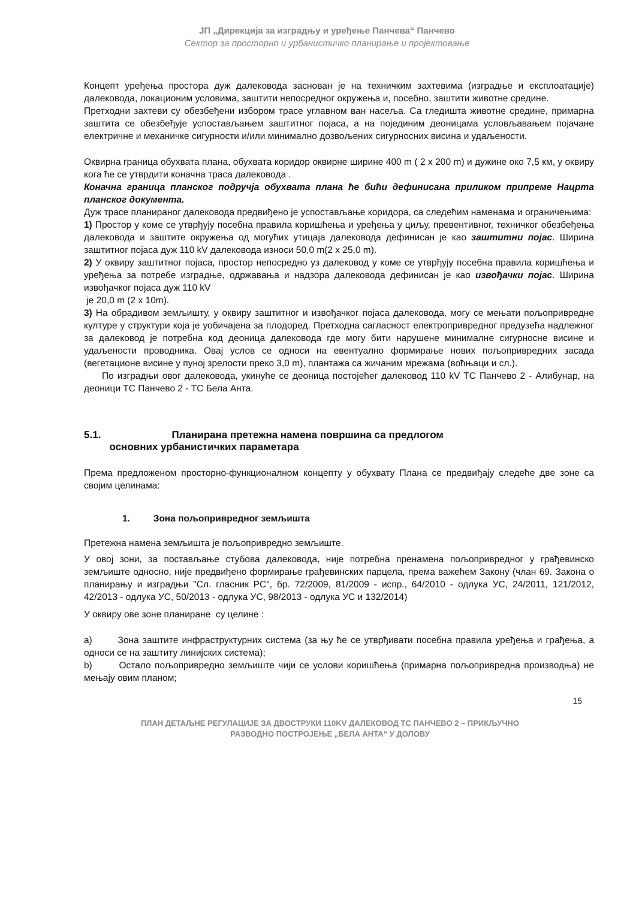ЈП „Дирекција за изградњу и уређење Панчева“ Панчево
Сектор за просторно и урбанистичко планирање и пројектовање
Концепт уређења простора дуж далековода заснован је на техничким захтевима (изградње и експлоатације) далековода, локационим условима, заштити непосредног окружења и, посебно, заштити животне средине.
Претходни захтеви су обезбеђени избором трасе углавном ван насеља. Са гледишта животне средине, примарна заштита се обезбеђује успостављањем заштитног појаса, а на појединим деоницама условљавањем појачане електричне и механичке сигурности и/или минимално дозвољених сигурносних висина и удаљености.
Оквирна граница обухвата плана, обухвата коридор оквирне ширине 400 m ( 2 x 200 m) и дужине око 7,5 км, у оквиру кога ће се утврдити коначна траса далековода .
Коначна граница планског подручја обухвата плана ће бићи дефинисана приликом припреме Нацрта планског документа.
Дуж трасе планираног далековода предвиђено је успостављање коридора, са следећим наменама и ограничењима:
1) Простор у коме се утврђују посебна правила коришћења и уређења у циљу, превентивног, техничког обезбеђења далековода и заштите окружења од могућих утицаја далековода дефинисан је као заштитни појас. Ширина заштитног појаса дуж 110 kV далековода износи 50,0 m(2 x 25,0 m).
2) У оквиру заштитног појаса, простор непосредно уз далековод у коме се утврђују посебна правила коришћења и уређења за потребе изградње, одржавања и надзора далековода дефинисан је као извођачки појас. Ширина извођачког појаса дуж 110 kV
је 20,0 m (2 x 10m).
3) На обрадивом земљишту, у оквиру заштитног и извођачког појаса далековода, могу се мењати пољопривредне културе у структури која је уобичајена за плодоред. Претходна сагласност електропривредног предузећа надлежног за далековод је потребна код деоница далековода где могу бити нарушене минималне сигурносне висине и удаљености проводника. Овај услов се односи на евентуално формирање нових пољопривредних засада (вегетационе висине у пуној зрелости преко 3,0 m), плантажа са жичаним мрежама (воћњаци и сл.).
По изградњи овог далековода, укинуће се деоница постојећег далековод 110 kV ТС Панчево 2 - Алибунар, на деоници ТС Панчево 2 - ТС Бела Анта.
5.1. Планирана претежна намена површина са предлогом
основних урбанистичких параметара
Према предложеном просторно-функционалном концепту у обухвату Плана се предвиђају следеће две зоне са својим целинама:
1. Зона пољопривредног земљишта
Претежна намена земљишта је пољопривредно земљиште.
У овој зони, за постављање стубова далековода, није потребна пренамена пољопривредног у грађевинско земљиште односно, није предвиђено формирање грађевинских парцела, према важећем Закону (члан 69. Закона о планирању и изградњи "Сл. гласник РС", бр. 72/2009, 81/2009 - испр., 64/2010 - одлука УС, 24/2011, 121/2012, 42/2013 - одлука УС, 50/2013 - одлука УС, 98/2013 - одлука УС и 132/2014)
У оквиру ове зоне планиране су целине :
a) Зона заштите инфраструктурних система (за њу ће се утврђивати посебна правила уређења и грађења, а односи се на заштиту линијских система);
b) Остало пољопривредно земљиште чији се услови коришћења (примарна пољопривредна производња) не мењају овим планом;
15
ПЛАН ДЕТАЉНЕ РЕГУЛАЦИЈЕ ЗА ДВОСТРУКИ 110KV ДАЛЕКОВОД ТС ПАНЧЕВО 2 – ПРИКЉУЧНО
РАЗВОДНО ПОСТРОЈЕЊЕ „БЕЛА АНТА“ У ДОЛОВУ